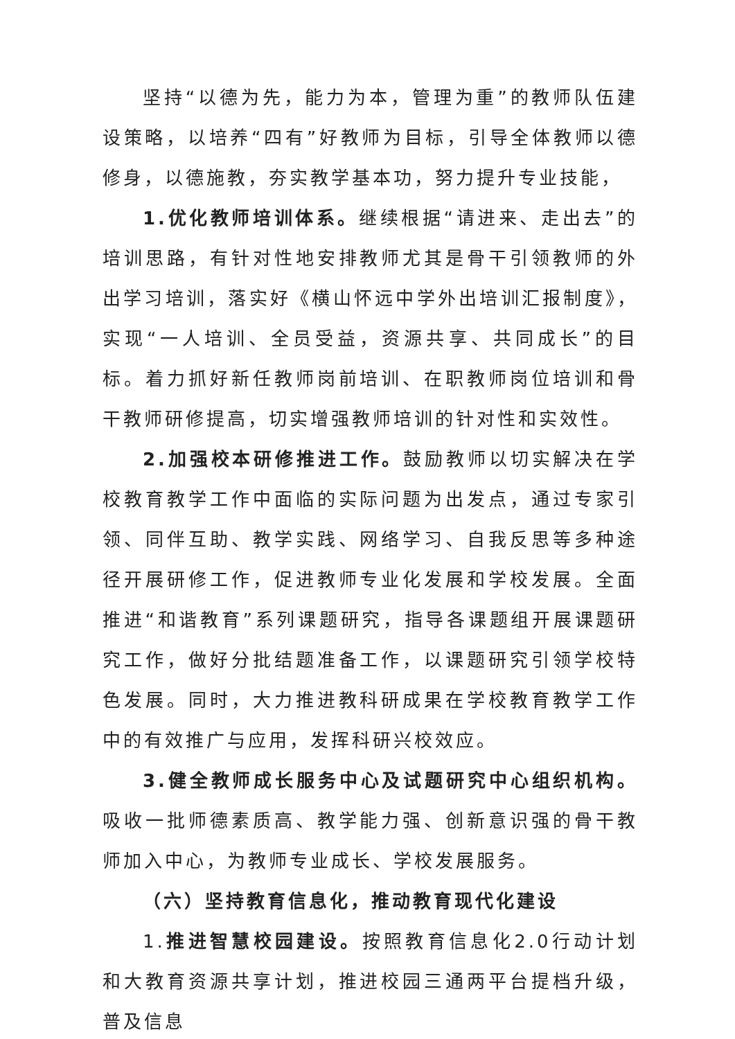坚持“以德为先，能力为本，管理为重”的教师队伍建设策略，以培养“四有”好教师为目标，引导全体教师以德修身，以德施教，夯实教学基本功，努力提升专业技能，
1.优化教师培训体系。继续根据“请进来、走出去”的培训思路，有针对性地安排教师尤其是骨干引领教师的外出学习培训，落实好《横山怀远中学外出培训汇报制度》，实现“一人培训、全员受益，资源共享、共同成长”的目标。着力抓好新任教师岗前培训、在职教师岗位培训和骨干教师研修提高，切实增强教师培训的针对性和实效性。
2.加强校本研修推进工作。鼓励教师以切实解决在学校教育教学工作中面临的实际问题为出发点，通过专家引领、同伴互助、教学实践、网络学习、自我反思等多种途径开展研修工作，促进教师专业化发展和学校发展。全面推进“和谐教育”系列课题研究，指导各课题组开展课题研究工作，做好分批结题准备工作，以课题研究引领学校特色发展。同时，大力推进教科研成果在学校教育教学工作中的有效推广与应用，发挥科研兴校效应。
3.健全教师成长服务中心及试题研究中心组织机构。吸收一批师德素质高、教学能力强、创新意识强的骨干教师加入中心，为教师专业成长、学校发展服务。
（六）坚持教育信息化，推动教育现代化建设
1.推进智慧校园建设。按照教育信息化2.0行动计划和大教育资源共享计划，推进校园三通两平台提档升级，普及信息